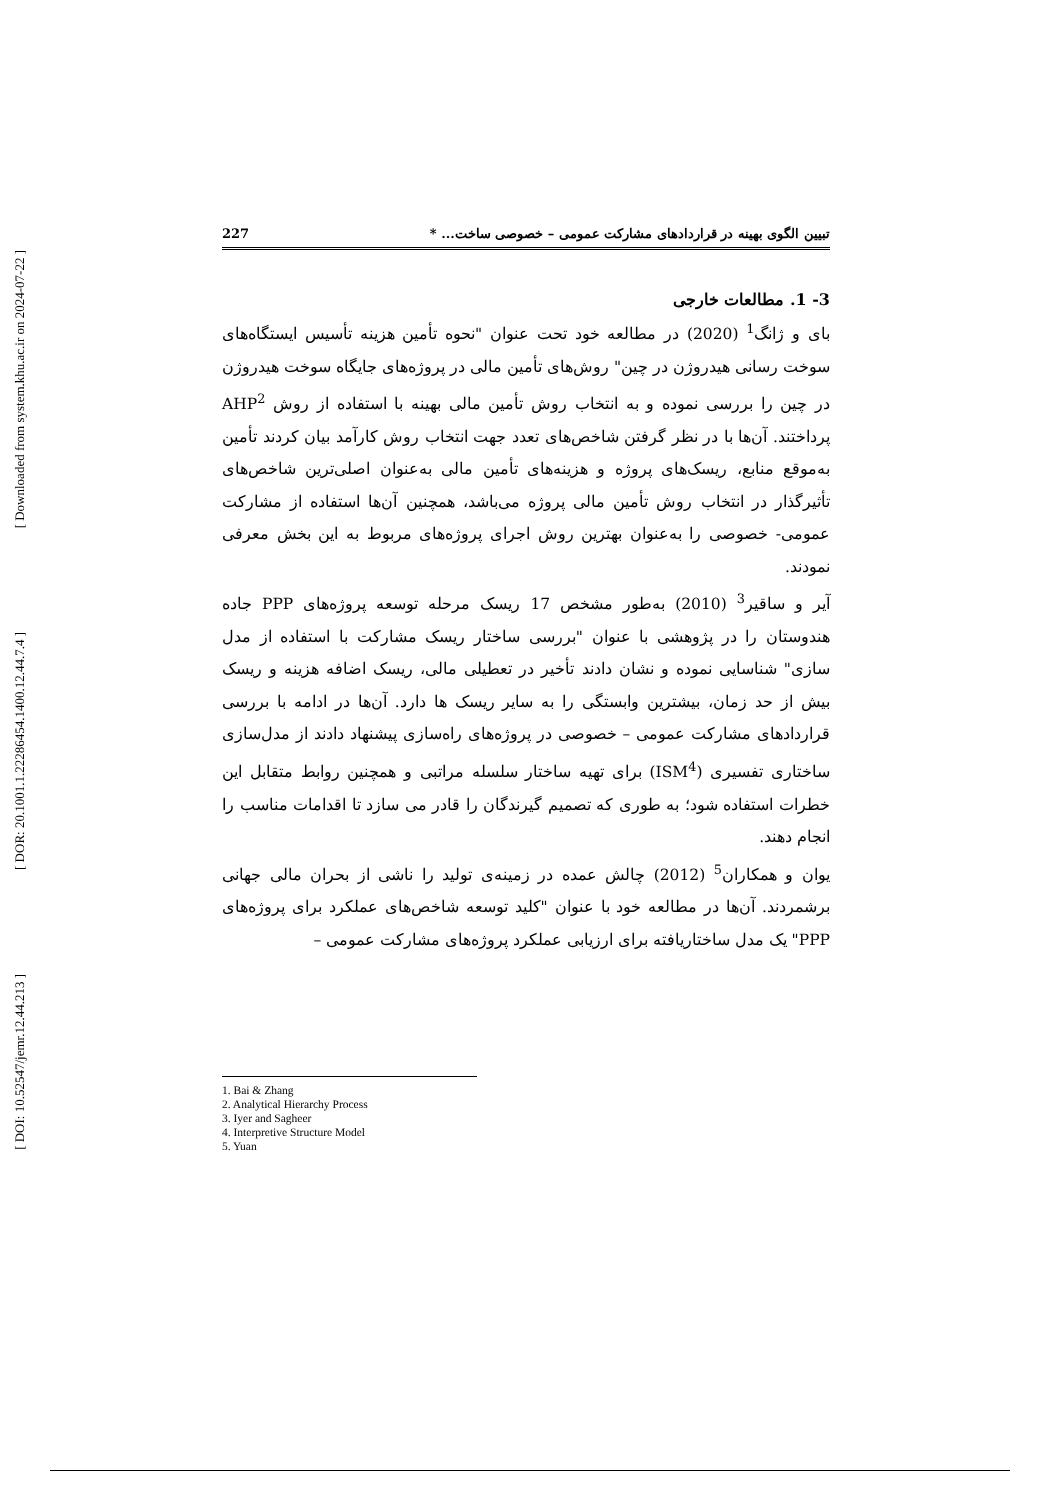[ Downloaded from system.khu.ac.ir on 2024-07-22 ]
[ DOR: 20.1001.1.22286454.1400.12.44.7.4 ]
[ DOI: 10.52547/jemr.12.44.213 ]
تبیین الگوی بهینه در قراردادهای مشارکت عمومی – خصوصی ساخت... * 227
3- 1. مطالعات خارجی
بای و ژانگ<sup>1</sup> (2020) در مطالعه خود تحت عنوان "نحوه تأمین هزینه تأسیس ایستگاه‌های سوخت رسانی هیدروژن در چین" روش‌های تأمین مالی در پروژه‌های جایگاه سوخت هیدروژن در چین را بررسی نموده و به انتخاب روش تأمین مالی بهینه با استفاده از روش AHP<sup>2</sup> پرداختند. آن‌ها با در نظر گرفتن شاخص‌های تعدد جهت انتخاب روش کارآمد بیان کردند تأمین به‌موقع منابع، ریسک‌های پروژه و هزینه‌های تأمین مالی به‌عنوان اصلی‌ترین شاخص‌های تأثیرگذار در انتخاب روش تأمین مالی پروژه می‌باشد، همچنین آن‌ها استفاده از مشارکت عمومی- خصوصی را به‌عنوان بهترین روش اجرای پروژه‌های مربوط به این بخش معرفی نمودند.
آیر و ساقیر<sup>3</sup> (2010) به‌طور مشخص 17 ریسک مرحله توسعه پروژه‌های PPP جاده هندوستان را در پژوهشی با عنوان "بررسی ساختار ریسک مشارکت با استفاده از مدل سازی" شناسایی نموده و نشان دادند تأخیر در تعطیلی مالی، ریسک اضافه هزینه و ریسک بیش از حد زمان، بیشترین وابستگی را به سایر ریسک ها دارد. آن‌ها در ادامه با بررسی قراردادهای مشارکت عمومی – خصوصی در پروژه‌های راه‌سازی پیشنهاد دادند از مدل‌سازی ساختاری تفسیری (ISM<sup>4</sup>) برای تهیه ساختار سلسله مراتبی و همچنین روابط متقابل این خطرات استفاده شود؛ به طوری که تصمیم گیرندگان را قادر می سازد تا اقدامات مناسب را انجام دهند.
یوان و همکاران<sup>5</sup> (2012) چالش عمده در زمینه‌ی تولید را ناشی از بحران مالی جهانی برشمردند. آن‌ها در مطالعه خود با عنوان "کلید توسعه شاخص‌های عملکرد برای پروژه‌های PPP" یک مدل ساختاریافته برای ارزیابی عملکرد پروژه‌های مشارکت عمومی –
1. Bai & Zhang
2. Analytical Hierarchy Process
3. Iyer and Sagheer
4. Interpretive Structure Model
5. Yuan